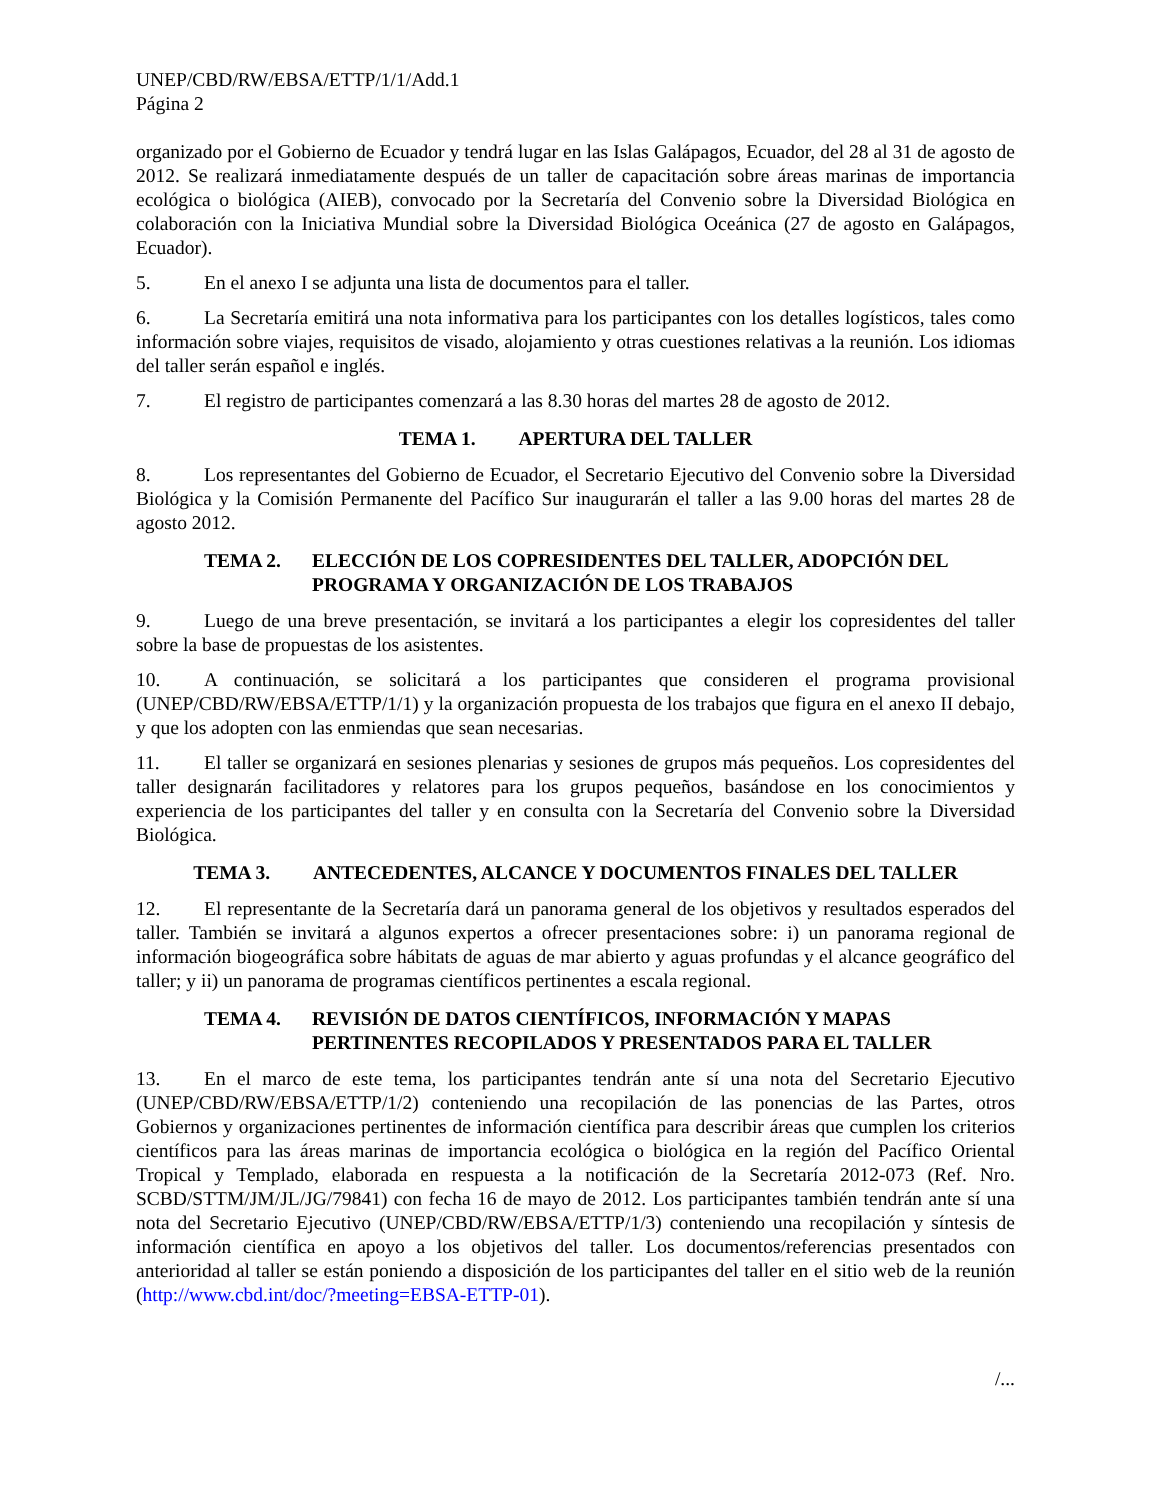UNEP/CBD/RW/EBSA/ETTP/1/1/Add.1
Página 2
organizado por el Gobierno de Ecuador y tendrá lugar en las Islas Galápagos, Ecuador, del 28 al 31 de agosto de 2012. Se realizará inmediatamente después de un taller de capacitación sobre áreas marinas de importancia ecológica o biológica (AIEB), convocado por la Secretaría del Convenio sobre la Diversidad Biológica en colaboración con la Iniciativa Mundial sobre la Diversidad Biológica Oceánica (27 de agosto en Galápagos, Ecuador).
5. En el anexo I se adjunta una lista de documentos para el taller.
6. La Secretaría emitirá una nota informativa para los participantes con los detalles logísticos, tales como información sobre viajes, requisitos de visado, alojamiento y otras cuestiones relativas a la reunión. Los idiomas del taller serán español e inglés.
7. El registro de participantes comenzará a las 8.30 horas del martes 28 de agosto de 2012.
TEMA 1. APERTURA DEL TALLER
8. Los representantes del Gobierno de Ecuador, el Secretario Ejecutivo del Convenio sobre la Diversidad Biológica y la Comisión Permanente del Pacífico Sur inaugurarán el taller a las 9.00 horas del martes 28 de agosto 2012.
TEMA 2. ELECCIÓN DE LOS COPRESIDENTES DEL TALLER, ADOPCIÓN DEL PROGRAMA Y ORGANIZACIÓN DE LOS TRABAJOS
9. Luego de una breve presentación, se invitará a los participantes a elegir los copresidentes del taller sobre la base de propuestas de los asistentes.
10. A continuación, se solicitará a los participantes que consideren el programa provisional (UNEP/CBD/RW/EBSA/ETTP/1/1) y la organización propuesta de los trabajos que figura en el anexo II debajo, y que los adopten con las enmiendas que sean necesarias.
11. El taller se organizará en sesiones plenarias y sesiones de grupos más pequeños. Los copresidentes del taller designarán facilitadores y relatores para los grupos pequeños, basándose en los conocimientos y experiencia de los participantes del taller y en consulta con la Secretaría del Convenio sobre la Diversidad Biológica.
TEMA 3. ANTECEDENTES, ALCANCE Y DOCUMENTOS FINALES DEL TALLER
12. El representante de la Secretaría dará un panorama general de los objetivos y resultados esperados del taller. También se invitará a algunos expertos a ofrecer presentaciones sobre: i) un panorama regional de información biogeográfica sobre hábitats de aguas de mar abierto y aguas profundas y el alcance geográfico del taller; y ii) un panorama de programas científicos pertinentes a escala regional.
TEMA 4. REVISIÓN DE DATOS CIENTÍFICOS, INFORMACIÓN Y MAPAS PERTINENTES RECOPILADOS Y PRESENTADOS PARA EL TALLER
13. En el marco de este tema, los participantes tendrán ante sí una nota del Secretario Ejecutivo (UNEP/CBD/RW/EBSA/ETTP/1/2) conteniendo una recopilación de las ponencias de las Partes, otros Gobiernos y organizaciones pertinentes de información científica para describir áreas que cumplen los criterios científicos para las áreas marinas de importancia ecológica o biológica en la región del Pacífico Oriental Tropical y Templado, elaborada en respuesta a la notificación de la Secretaría 2012-073 (Ref. Nro. SCBD/STTM/JM/JL/JG/79841) con fecha 16 de mayo de 2012. Los participantes también tendrán ante sí una nota del Secretario Ejecutivo (UNEP/CBD/RW/EBSA/ETTP/1/3) conteniendo una recopilación y síntesis de información científica en apoyo a los objetivos del taller. Los documentos/referencias presentados con anterioridad al taller se están poniendo a disposición de los participantes del taller en el sitio web de la reunión (http://www.cbd.int/doc/?meeting=EBSA-ETTP-01).
/...